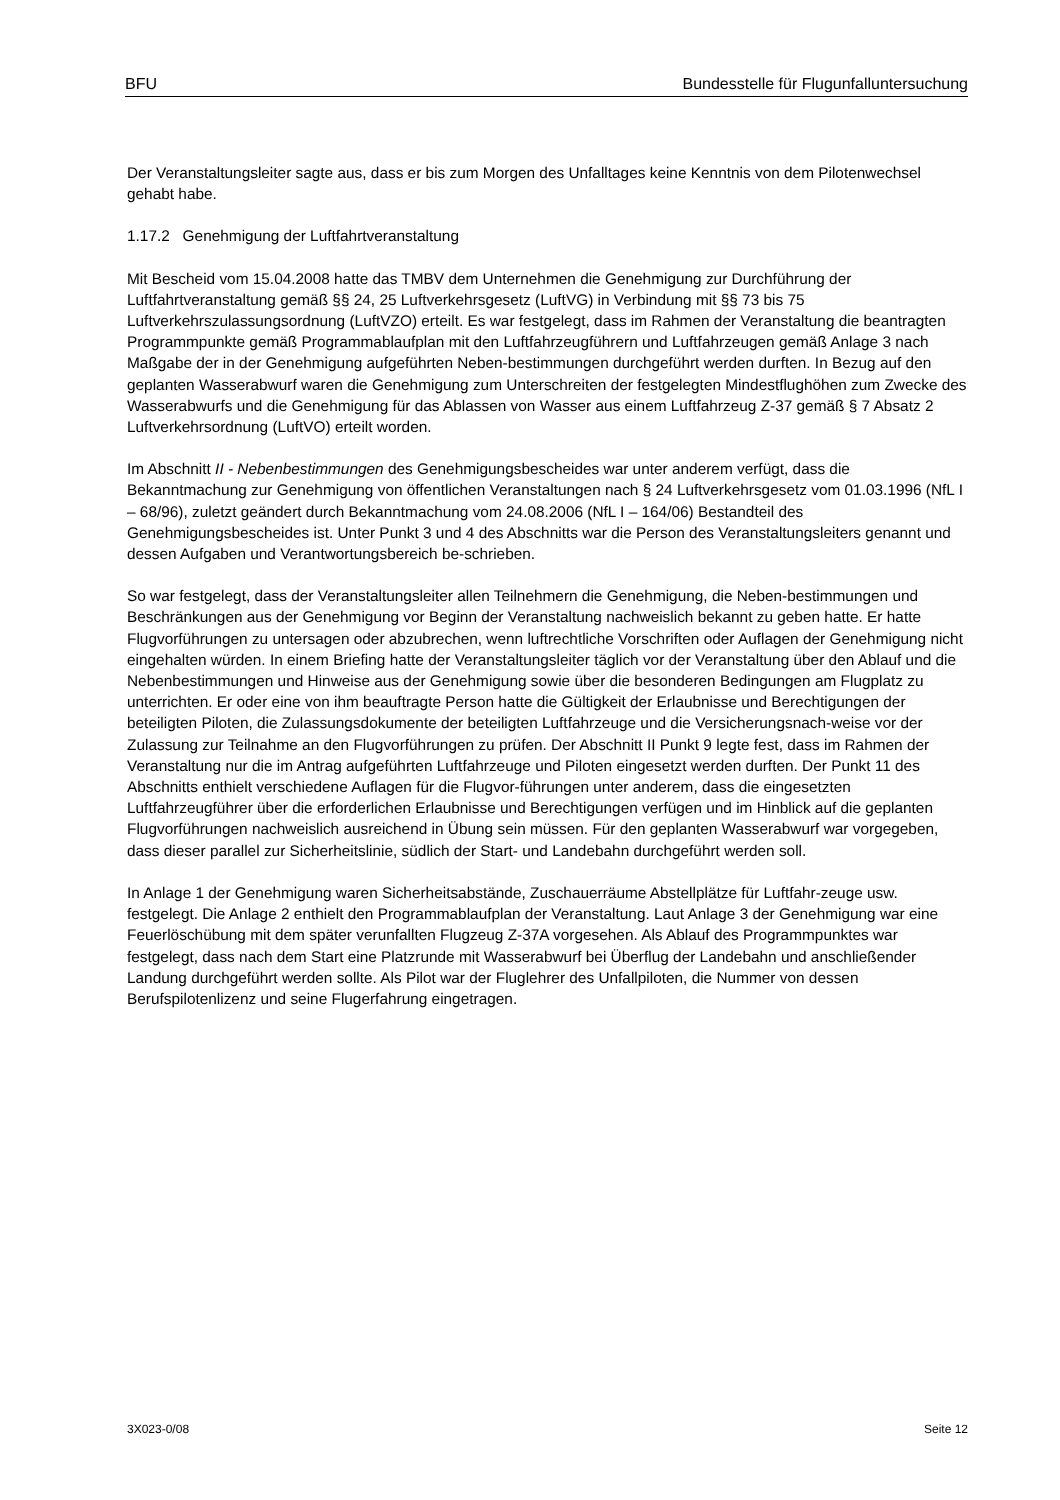BFU Bundesstelle für Flugunfalluntersuchung
Der Veranstaltungsleiter sagte aus, dass er bis zum Morgen des Unfalltages keine Kenntnis von dem Pilotenwechsel gehabt habe.
1.17.2 Genehmigung der Luftfahrtveranstaltung
Mit Bescheid vom 15.04.2008 hatte das TMBV dem Unternehmen die Genehmigung zur Durchführung der Luftfahrtveranstaltung gemäß §§ 24, 25 Luftverkehrsgesetz (LuftVG) in Verbindung mit §§ 73 bis 75 Luftverkehrszulassungsordnung (LuftVZO) erteilt. Es war festgelegt, dass im Rahmen der Veranstaltung die beantragten Programmpunkte gemäß Programmablaufplan mit den Luftfahrzeugführern und Luftfahrzeugen gemäß Anlage 3 nach Maßgabe der in der Genehmigung aufgeführten Neben-bestimmungen durchgeführt werden durften. In Bezug auf den geplanten Wasserabwurf waren die Genehmigung zum Unterschreiten der festgelegten Mindestflughöhen zum Zwecke des Wasserabwurfs und die Genehmigung für das Ablassen von Wasser aus einem Luftfahrzeug Z-37 gemäß § 7 Absatz 2 Luftverkehrsordnung (LuftVO) erteilt worden.
Im Abschnitt II - Nebenbestimmungen des Genehmigungsbescheides war unter anderem verfügt, dass die Bekanntmachung zur Genehmigung von öffentlichen Veranstaltungen nach § 24 Luftverkehrsgesetz vom 01.03.1996 (NfL I – 68/96), zuletzt geändert durch Bekanntmachung vom 24.08.2006 (NfL I – 164/06) Bestandteil des Genehmigungsbescheides ist. Unter Punkt 3 und 4 des Abschnitts war die Person des Veranstaltungsleiters genannt und dessen Aufgaben und Verantwortungsbereich be-schrieben.
So war festgelegt, dass der Veranstaltungsleiter allen Teilnehmern die Genehmigung, die Neben-bestimmungen und Beschränkungen aus der Genehmigung vor Beginn der Veranstaltung nachweislich bekannt zu geben hatte. Er hatte Flugvorführungen zu untersagen oder abzubrechen, wenn luftrechtliche Vorschriften oder Auflagen der Genehmigung nicht eingehalten würden. In einem Briefing hatte der Veranstaltungsleiter täglich vor der Veranstaltung über den Ablauf und die Nebenbestimmungen und Hinweise aus der Genehmigung sowie über die besonderen Bedingungen am Flugplatz zu unterrichten. Er oder eine von ihm beauftragte Person hatte die Gültigkeit der Erlaubnisse und Berechtigungen der beteiligten Piloten, die Zulassungsdokumente der beteiligten Luftfahrzeuge und die Versicherungsnach-weise vor der Zulassung zur Teilnahme an den Flugvorführungen zu prüfen. Der Abschnitt II Punkt 9 legte fest, dass im Rahmen der Veranstaltung nur die im Antrag aufgeführten Luftfahrzeuge und Piloten eingesetzt werden durften. Der Punkt 11 des Abschnitts enthielt verschiedene Auflagen für die Flugvor-führungen unter anderem, dass die eingesetzten Luftfahrzeugführer über die erforderlichen Erlaubnisse und Berechtigungen verfügen und im Hinblick auf die geplanten Flugvorführungen nachweislich ausreichend in Übung sein müssen. Für den geplanten Wasserabwurf war vorgegeben, dass dieser parallel zur Sicherheitslinie, südlich der Start- und Landebahn durchgeführt werden soll.
In Anlage 1 der Genehmigung waren Sicherheitsabstände, Zuschauerräume Abstellplätze für Luftfahr-zeuge usw. festgelegt. Die Anlage 2 enthielt den Programmablaufplan der Veranstaltung. Laut Anlage 3 der Genehmigung war eine Feuerlöschübung mit dem später verunfallten Flugzeug Z-37A vorgesehen. Als Ablauf des Programmpunktes war festgelegt, dass nach dem Start eine Platzrunde mit Wasserabwurf bei Überflug der Landebahn und anschließender Landung durchgeführt werden sollte. Als Pilot war der Fluglehrer des Unfallpiloten, die Nummer von dessen Berufspilotenlizenz und seine Flugerfahrung eingetragen.
3X023-0/08 Seite 12